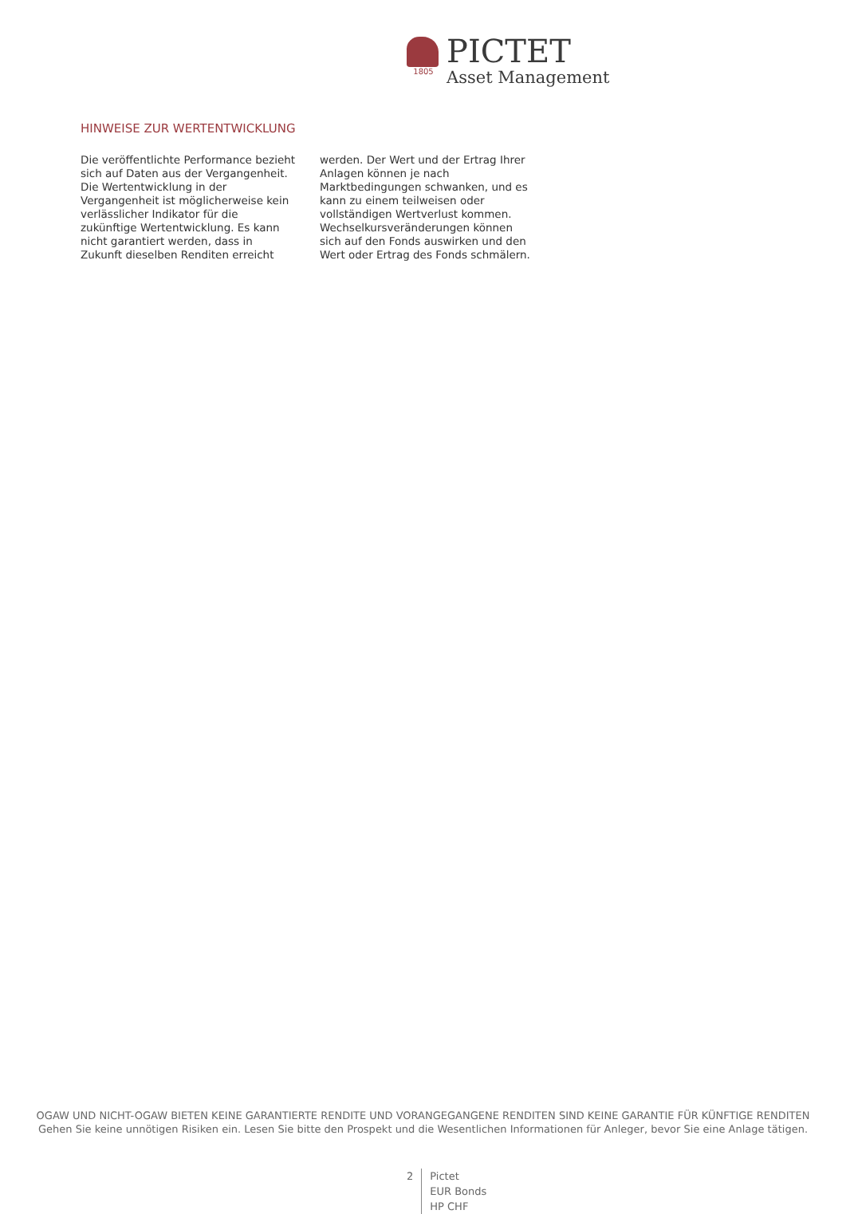1805
PICTET
Asset Management
HINWEISE ZUR WERTENTWICKLUNG
Die veröffentlichte Performance bezieht sich auf Daten aus der Vergangenheit. Die Wertentwicklung in der Vergangenheit ist möglicherweise kein verlässlicher Indikator für die zukünftige Wertentwicklung. Es kann nicht garantiert werden, dass in Zukunft dieselben Renditen erreicht werden. Der Wert und der Ertrag Ihrer Anlagen können je nach Marktbedingungen schwanken, und es kann zu einem teilweisen oder vollständigen Wertverlust kommen. Wechselkursveränderungen können sich auf den Fonds auswirken und den Wert oder Ertrag des Fonds schmälern.
OGAW UND NICHT-OGAW BIETEN KEINE GARANTIERTE RENDITE UND VORANGEGANGENE RENDITEN SIND KEINE GARANTIE FÜR KÜNFTIGE RENDITEN
Gehen Sie keine unnötigen Risiken ein. Lesen Sie bitte den Prospekt und die Wesentlichen Informationen für Anleger, bevor Sie eine Anlage tätigen.
2 Pictet
EUR Bonds
HP CHF